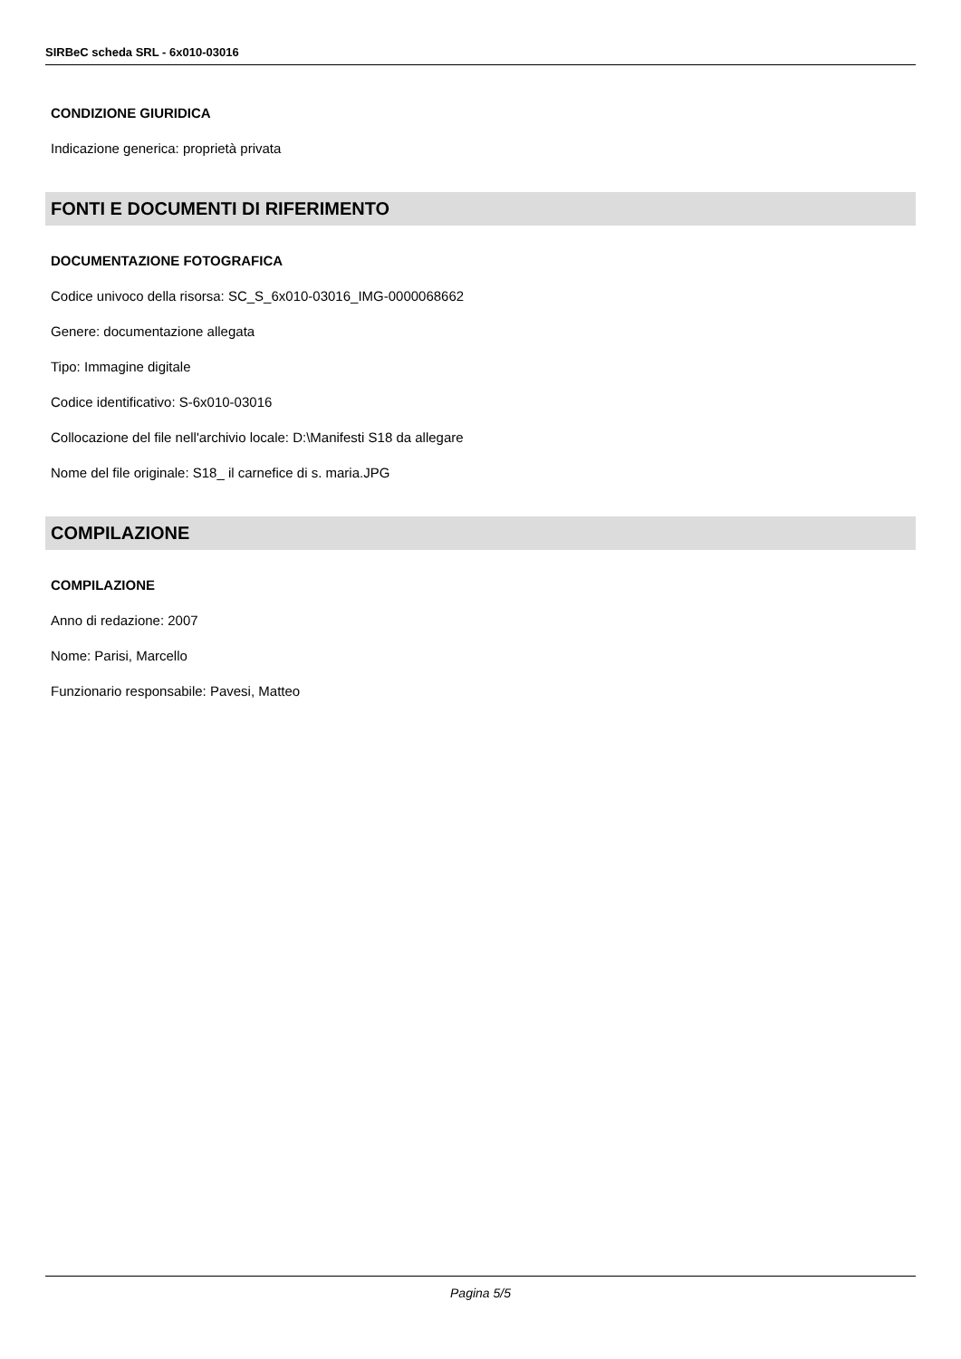SIRBeC scheda SRL - 6x010-03016
CONDIZIONE GIURIDICA
Indicazione generica: proprietà privata
FONTI E DOCUMENTI DI RIFERIMENTO
DOCUMENTAZIONE FOTOGRAFICA
Codice univoco della risorsa: SC_S_6x010-03016_IMG-0000068662
Genere: documentazione allegata
Tipo: Immagine digitale
Codice identificativo: S-6x010-03016
Collocazione del file nell'archivio locale: D:\Manifesti S18 da allegare
Nome del file originale: S18_ il carnefice di s. maria.JPG
COMPILAZIONE
COMPILAZIONE
Anno di redazione: 2007
Nome: Parisi, Marcello
Funzionario responsabile: Pavesi, Matteo
Pagina 5/5